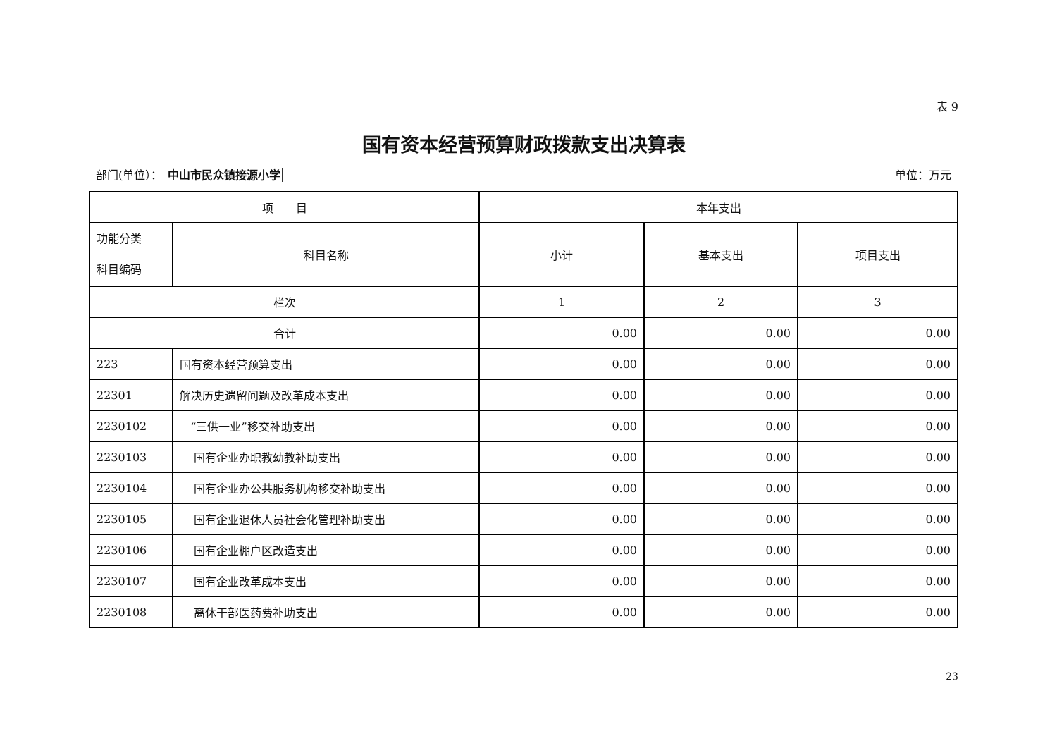表 9
国有资本经营预算财政拨款支出决算表
部门(单位）： 中山市民众镇接源小学 单位：万元
| 项 目 | | 本年支出 | | |
| --- | --- | --- | --- | --- |
| 功能分类 科目编码 | 科目名称 | 小计 | 基本支出 | 项目支出 |
| 栏次 | | 1 | 2 | 3 |
| 合计 | | 0.00 | 0.00 | 0.00 |
| 223 | 国有资本经营预算支出 | 0.00 | 0.00 | 0.00 |
| 22301 | 解决历史遗留问题及改革成本支出 | 0.00 | 0.00 | 0.00 |
| 2230102 | “三供一业”移交补助支出 | 0.00 | 0.00 | 0.00 |
| 2230103 | 国有企业办职教幼教补助支出 | 0.00 | 0.00 | 0.00 |
| 2230104 | 国有企业办公共服务机构移交补助支出 | 0.00 | 0.00 | 0.00 |
| 2230105 | 国有企业退休人员社会化管理补助支出 | 0.00 | 0.00 | 0.00 |
| 2230106 | 国有企业棚户区改造支出 | 0.00 | 0.00 | 0.00 |
| 2230107 | 国有企业改革成本支出 | 0.00 | 0.00 | 0.00 |
| 2230108 | 离休干部医药费补助支出 | 0.00 | 0.00 | 0.00 |
23